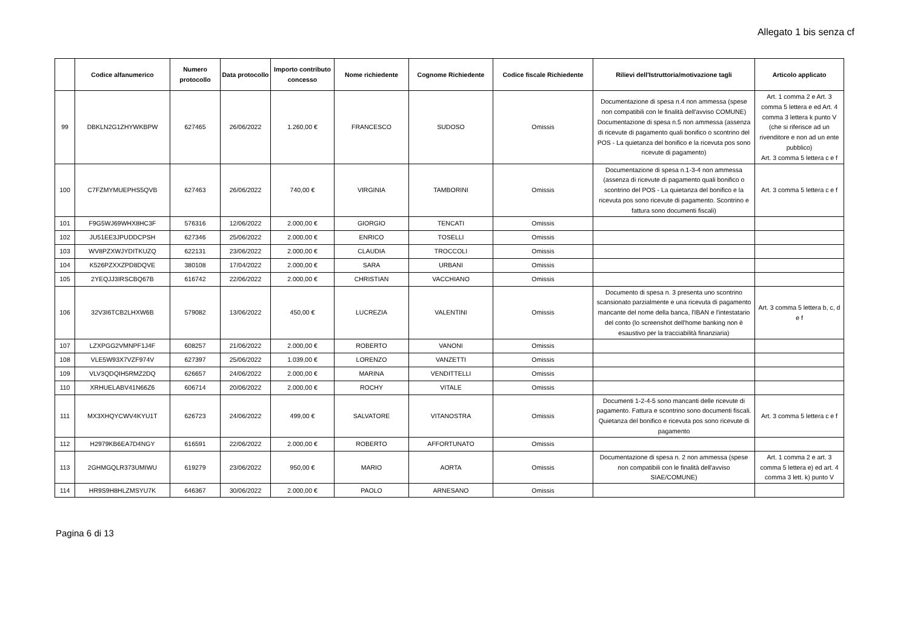Allegato 1 bis senza cf
| | Codice alfanumerico | Numero protocollo | Data protocollo | Importo contributo concesso | Nome richiedente | Cognome Richiedente | Codice fiscale Richiedente | Rilievi dell'Istruttoria/motivazione tagli | Articolo applicato |
| --- | --- | --- | --- | --- | --- | --- | --- | --- | --- |
| 99 | DBKLN2G1ZHYWKBPW | 627465 | 26/06/2022 | 1.260,00 € | FRANCESCO | SUDOSO | Omissis | Documentazione di spesa n.4 non ammessa (spese non compatibili con le finalità dell'avviso COMUNE) Documentazione di spesa n.5 non ammessa (assenza di ricevute di pagamento quali bonifico o scontrino del POS - La quietanza del bonifico e la ricevuta pos sono ricevute di pagamento) | Art. 1 comma 2 e Art. 3 comma 5 lettera e ed Art. 4 comma 3 lettera k punto V (che si riferisce ad un rivenditore e non ad un ente pubblico) Art. 3 comma 5 lettera c e f |
| 100 | C7FZMYMUEPHS5QVB | 627463 | 26/06/2022 | 740,00 € | VIRGINIA | TAMBORINI | Omissis | Documentazione di spesa n.1-3-4 non ammessa (assenza di ricevute di pagamento quali bonifico o scontrino del POS - La quietanza del bonifico e la ricevuta pos sono ricevute di pagamento. Scontrino e fattura sono documenti fiscali) | Art. 3 comma 5 lettera c e f |
| 101 | F9G5WJ69WHX8HC3F | 576316 | 12/06/2022 | 2.000,00 € | GIORGIO | TENCATI | Omissis | | |
| 102 | JU51EE3JPUDDCPSH | 627346 | 25/06/2022 | 2.000,00 € | ENRICO | TOSELLI | Omissis | | |
| 103 | WV8PZXWJYDITKUZQ | 622131 | 23/06/2022 | 2.000,00 € | CLAUDIA | TROCCOLI | Omissis | | |
| 104 | K526PZXXZPD8DQVE | 380108 | 17/04/2022 | 2.000,00 € | SARA | URBANI | Omissis | | |
| 105 | 2YEQJJ3IRSCBQ67B | 616742 | 22/06/2022 | 2.000,00 € | CHRISTIAN | VACCHIANO | Omissis | | |
| 106 | 32V3I6TCB2LHXW6B | 579082 | 13/06/2022 | 450,00 € | LUCREZIA | VALENTINI | Omissis | Documento di spesa n. 3 presenta uno scontrino scansionato parzialmente e una ricevuta di pagamento mancante del nome della banca, l'IBAN e l'intestatario del conto (lo screenshot dell'home banking non è esaustivo per la tracciabilità finanziaria) | Art. 3 comma 5 lettera b, c, d e f |
| 107 | LZXPGG2VMNPF1J4F | 608257 | 21/06/2022 | 2.000,00 € | ROBERTO | VANONI | Omissis | | |
| 108 | VLE5W93X7VZF974V | 627397 | 25/06/2022 | 1.039,00 € | LORENZO | VANZETTI | Omissis | | |
| 109 | VLV3QDQIH5RMZ2DQ | 626657 | 24/06/2022 | 2.000,00 € | MARINA | VENDITTELLI | Omissis | | |
| 110 | XRHUELABV41N66Z6 | 606714 | 20/06/2022 | 2.000,00 € | ROCHY | VITALE | Omissis | | |
| 111 | MX3XHQYCWV4KYU1T | 626723 | 24/06/2022 | 499,00 € | SALVATORE | VITANOSTRA | Omissis | Documenti 1-2-4-5 sono mancanti delle ricevute di pagamento. Fattura e scontrino sono documenti fiscali. Quietanza del bonifico e ricevuta pos sono ricevute di pagamento | Art. 3 comma 5 lettera c e f |
| 112 | H2979KB6EA7D4NGY | 616591 | 22/06/2022 | 2.000,00 € | ROBERTO | AFFORTUNATO | Omissis | | |
| 113 | 2GHMGQLR373UMIWU | 619279 | 23/06/2022 | 950,00 € | MARIO | AORTA | Omissis | Documentazione di spesa n. 2 non ammessa (spese non compatibili con le finalità dell'avviso SIAE/COMUNE) | Art. 1 comma 2 e art. 3 comma 5 lettera e) ed art. 4 comma 3 lett. k) punto V |
| 114 | HR9S9H8HLZMSYU7K | 646367 | 30/06/2022 | 2.000,00 € | PAOLO | ARNESANO | Omissis | | |
Pagina 6 di 13